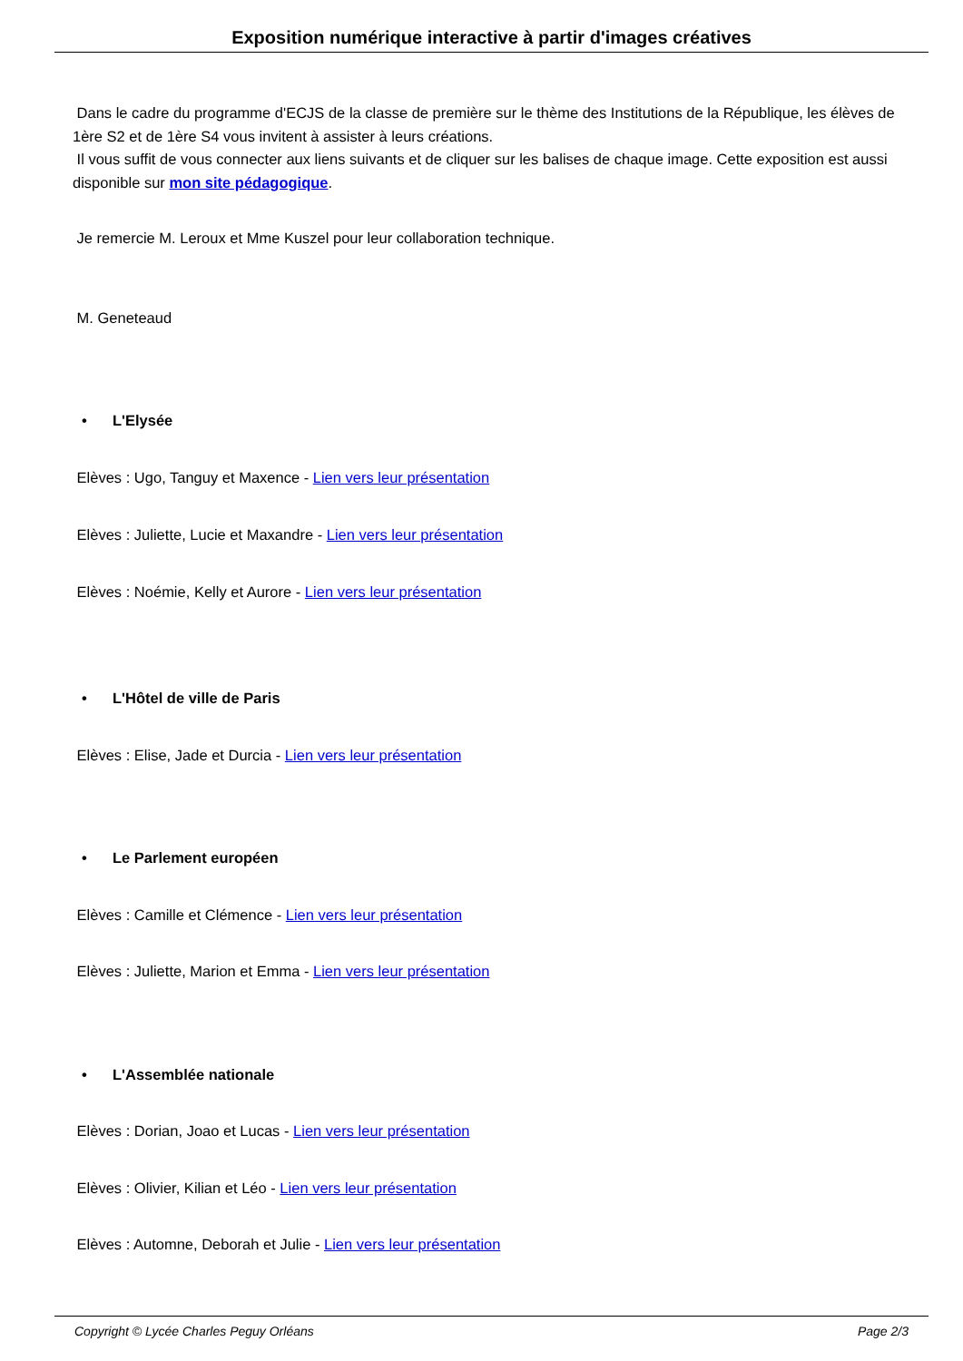Exposition numérique interactive à partir d'images créatives
Dans le cadre du programme d'ECJS de la classe de première sur le thème des Institutions de la République, les élèves de 1ère S2 et de 1ère S4 vous invitent à assister à leurs créations.
Il vous suffit de vous connecter aux liens suivants et de cliquer sur les balises de chaque image. Cette exposition est aussi disponible sur mon site pédagogique.
Je remercie M. Leroux et Mme Kuszel pour leur collaboration technique.
M. Geneteaud
• L'Elysée
Elèves : Ugo, Tanguy et Maxence - Lien vers leur présentation
Elèves : Juliette, Lucie et Maxandre - Lien vers leur présentation
Elèves : Noémie, Kelly et Aurore - Lien vers leur présentation
• L'Hôtel de ville de Paris
Elèves : Elise, Jade et Durcia - Lien vers leur présentation
• Le Parlement européen
Elèves : Camille et Clémence - Lien vers leur présentation
Elèves : Juliette, Marion et Emma - Lien vers leur présentation
• L'Assemblée nationale
Elèves : Dorian, Joao et Lucas - Lien vers leur présentation
Elèves : Olivier, Kilian et Léo - Lien vers leur présentation
Elèves : Automne, Deborah et Julie - Lien vers leur présentation
Copyright © Lycée Charles Peguy Orléans Page 2/3